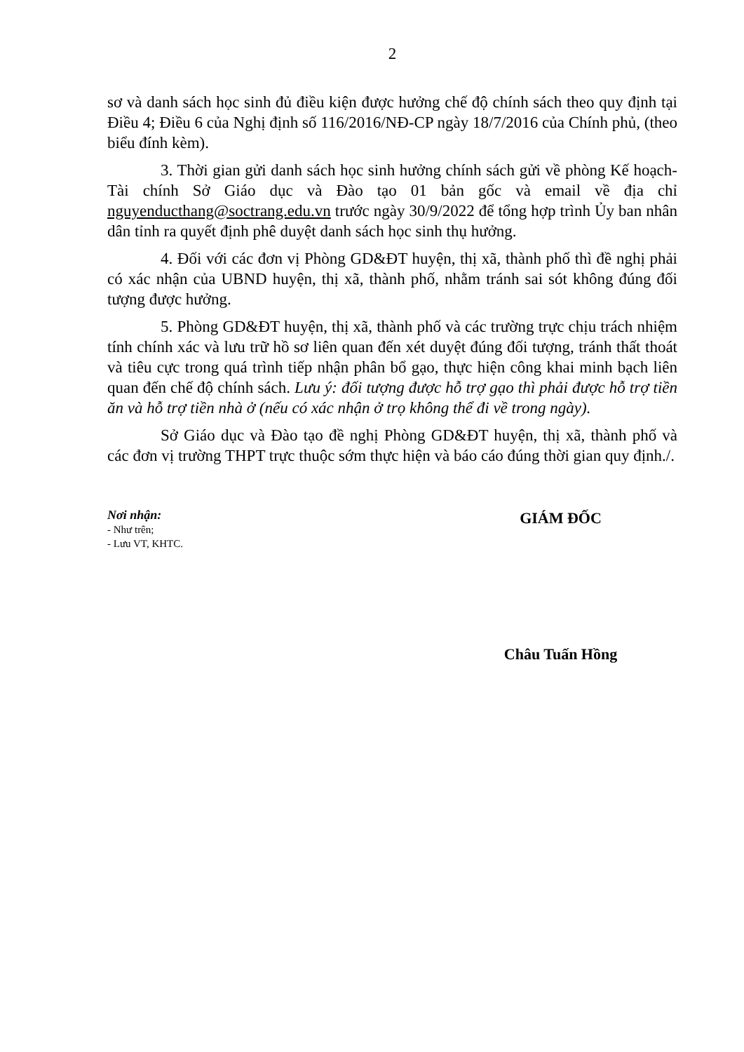2
sơ và danh sách học sinh đủ điều kiện được hưởng chế độ chính sách theo quy định tại Điều 4; Điều 6 của Nghị định số 116/2016/NĐ-CP ngày 18/7/2016 của Chính phủ, (theo biểu đính kèm).
3. Thời gian gửi danh sách học sinh hưởng chính sách gửi về phòng Kế hoạch-Tài chính Sở Giáo dục và Đào tạo 01 bản gốc và email về địa chỉ nguyenducthang@soctrang.edu.vn trước ngày 30/9/2022 để tổng hợp trình Ủy ban nhân dân tỉnh ra quyết định phê duyệt danh sách học sinh thụ hưởng.
4. Đối với các đơn vị Phòng GD&ĐT huyện, thị xã, thành phố thì đề nghị phải có xác nhận của UBND huyện, thị xã, thành phố, nhằm tránh sai sót không đúng đối tượng được hưởng.
5. Phòng GD&ĐT huyện, thị xã, thành phố và các trường trực chịu trách nhiệm tính chính xác và lưu trữ hồ sơ liên quan đến xét duyệt đúng đối tượng, tránh thất thoát và tiêu cực trong quá trình tiếp nhận phân bổ gạo, thực hiện công khai minh bạch liên quan đến chế độ chính sách. Lưu ý: đối tượng được hỗ trợ gạo thì phải được hỗ trợ tiền ăn và hỗ trợ tiền nhà ở (nếu có xác nhận ở trọ không thể đi về trong ngày).
Sở Giáo dục và Đào tạo đề nghị Phòng GD&ĐT huyện, thị xã, thành phố và các đơn vị trường THPT trực thuộc sớm thực hiện và báo cáo đúng thời gian quy định./.
Nơi nhận:
- Như trên;
- Lưu VT, KHTC.
GIÁM ĐỐC
Châu Tuấn Hồng